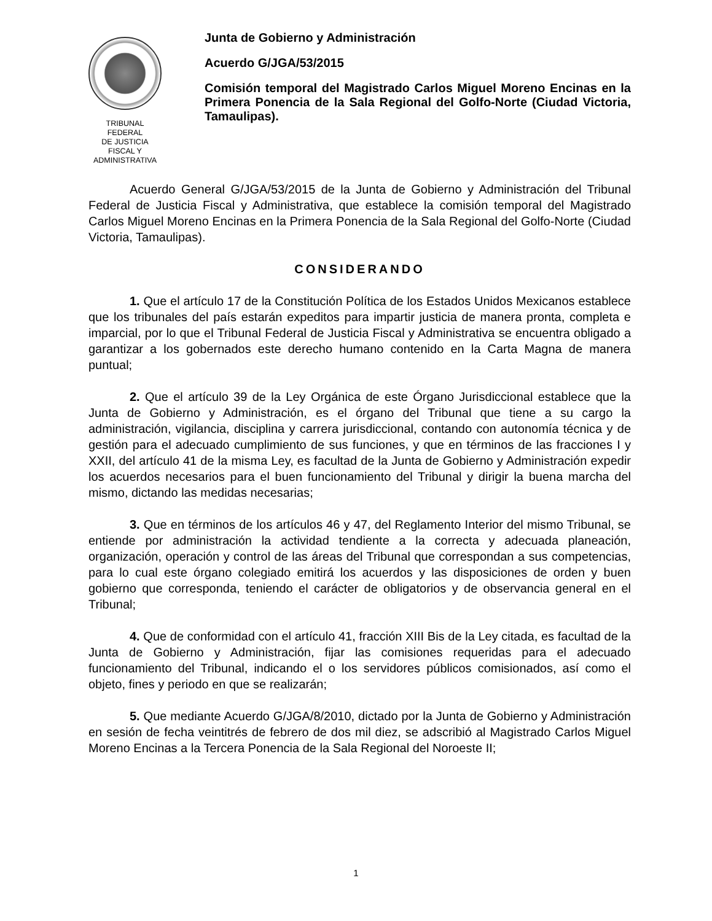TRIBUNAL FEDERAL
DE JUSTICIA
FISCAL Y ADMINISTRATIVA
Junta de Gobierno y Administración
Acuerdo G/JGA/53/2015
Comisión temporal del Magistrado Carlos Miguel Moreno Encinas en la Primera Ponencia de la Sala Regional del Golfo-Norte (Ciudad Victoria, Tamaulipas).
Acuerdo General G/JGA/53/2015 de la Junta de Gobierno y Administración del Tribunal Federal de Justicia Fiscal y Administrativa, que establece la comisión temporal del Magistrado Carlos Miguel Moreno Encinas en la Primera Ponencia de la Sala Regional del Golfo-Norte (Ciudad Victoria, Tamaulipas).
CONSIDERANDO
1. Que el artículo 17 de la Constitución Política de los Estados Unidos Mexicanos establece que los tribunales del país estarán expeditos para impartir justicia de manera pronta, completa e imparcial, por lo que el Tribunal Federal de Justicia Fiscal y Administrativa se encuentra obligado a garantizar a los gobernados este derecho humano contenido en la Carta Magna de manera puntual;
2. Que el artículo 39 de la Ley Orgánica de este Órgano Jurisdiccional establece que la Junta de Gobierno y Administración, es el órgano del Tribunal que tiene a su cargo la administración, vigilancia, disciplina y carrera jurisdiccional, contando con autonomía técnica y de gestión para el adecuado cumplimiento de sus funciones, y que en términos de las fracciones I y XXII, del artículo 41 de la misma Ley, es facultad de la Junta de Gobierno y Administración expedir los acuerdos necesarios para el buen funcionamiento del Tribunal y dirigir la buena marcha del mismo, dictando las medidas necesarias;
3. Que en términos de los artículos 46 y 47, del Reglamento Interior del mismo Tribunal, se entiende por administración la actividad tendiente a la correcta y adecuada planeación, organización, operación y control de las áreas del Tribunal que correspondan a sus competencias, para lo cual este órgano colegiado emitirá los acuerdos y las disposiciones de orden y buen gobierno que corresponda, teniendo el carácter de obligatorios y de observancia general en el Tribunal;
4. Que de conformidad con el artículo 41, fracción XIII Bis de la Ley citada, es facultad de la Junta de Gobierno y Administración, fijar las comisiones requeridas para el adecuado funcionamiento del Tribunal, indicando el o los servidores públicos comisionados, así como el objeto, fines y periodo en que se realizarán;
5. Que mediante Acuerdo G/JGA/8/2010, dictado por la Junta de Gobierno y Administración en sesión de fecha veintitrés de febrero de dos mil diez, se adscribió al Magistrado Carlos Miguel Moreno Encinas a la Tercera Ponencia de la Sala Regional del Noroeste II;
1